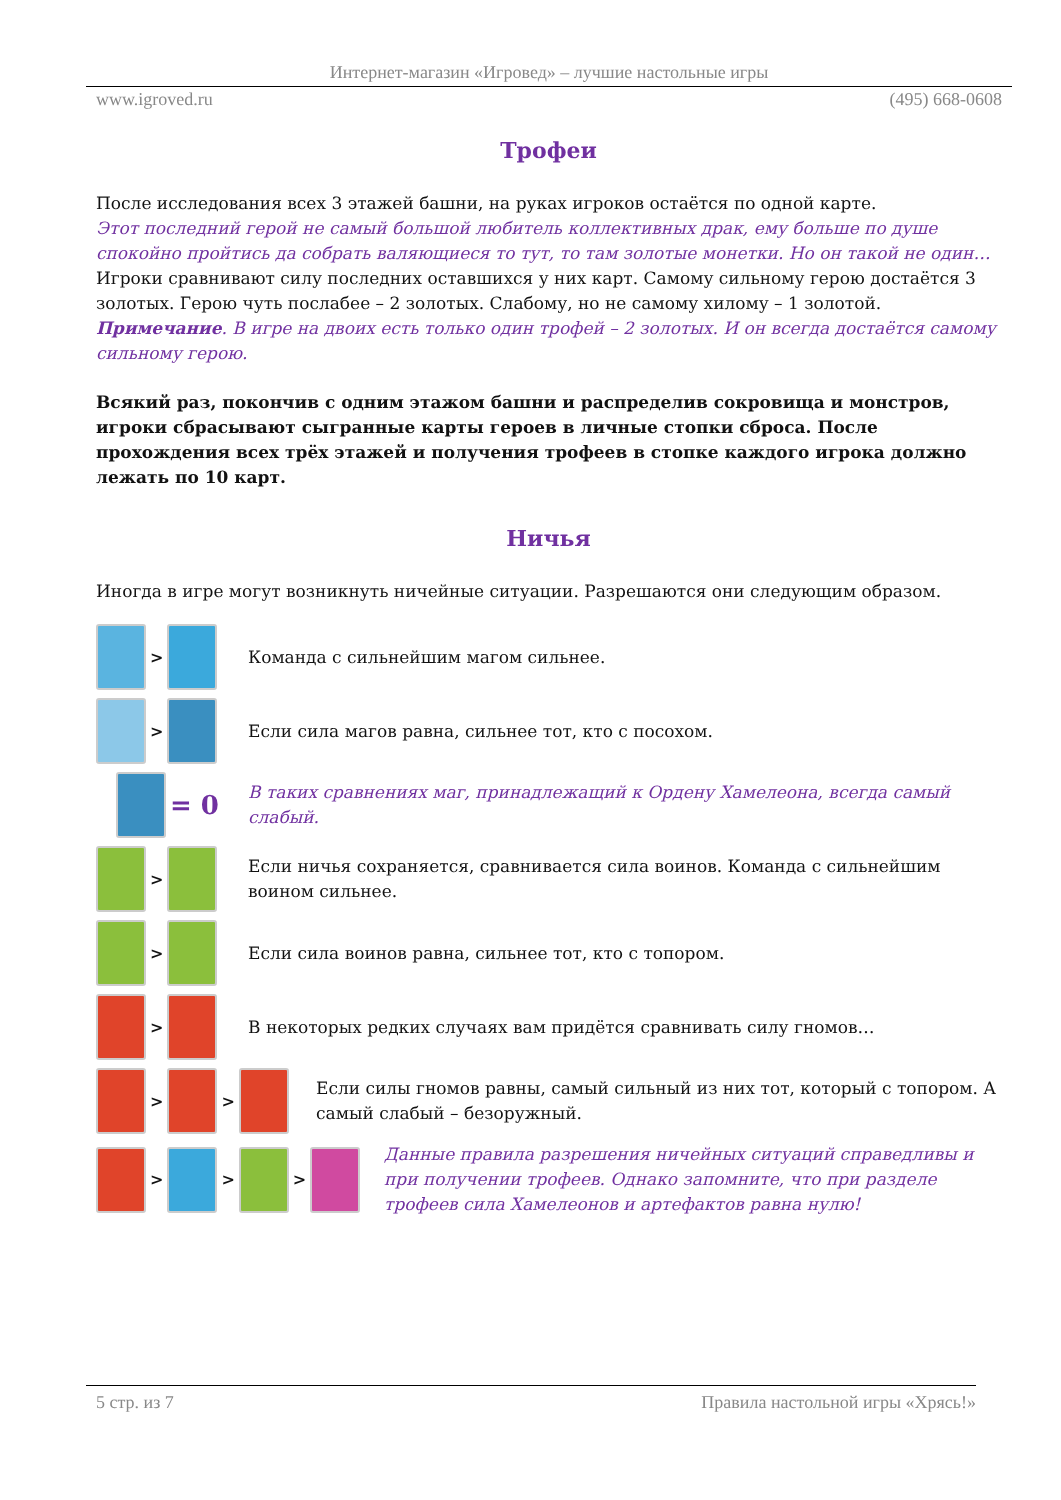Интернет-магазин «Игровед» – лучшие настольные игры
www.igroved.ru (495) 668-0608
Трофеи
После исследования всех 3 этажей башни, на руках игроков остаётся по одной карте.
Этот последний герой не самый большой любитель коллективных драк, ему больше по душе спокойно пройтись да собрать валяющиеся то тут, то там золотые монетки. Но он такой не один…
Игроки сравнивают силу последних оставшихся у них карт. Самому сильному герою достаётся 3 золотых. Герою чуть послабее – 2 золотых. Слабому, но не самому хилому – 1 золотой.
Примечание. В игре на двоих есть только один трофей – 2 золотых. И он всегда достаётся самому сильному герою.
Всякий раз, покончив с одним этажом башни и распределив сокровища и монстров, игроки сбрасывают сыгранные карты героев в личные стопки сброса. После прохождения всех трёх этажей и получения трофеев в стопке каждого игрока должно лежать по 10 карт.
Ничья
Иногда в игре могут возникнуть ничейные ситуации. Разрешаются они следующим образом.
>
Команда с сильнейшим магом сильнее.
>
Если сила магов равна, сильнее тот, кто с посохом.
= 0
В таких сравнениях маг, принадлежащий к Ордену Хамелеона, всегда самый слабый.
>
Если ничья сохраняется, сравнивается сила воинов. Команда с сильнейшим воином сильнее.
>
Если сила воинов равна, сильнее тот, кто с топором.
>
В некоторых редких случаях вам придётся сравнивать силу гномов…
> >
Если силы гномов равны, самый сильный из них тот, который с топором. А самый слабый – безоружный.
> > >
Данные правила разрешения ничейных ситуаций справедливы и при получении трофеев. Однако запомните, что при разделе трофеев сила Хамелеонов и артефактов равна нулю!
5 стр. из 7 Правила настольной игры «Хрясь!»